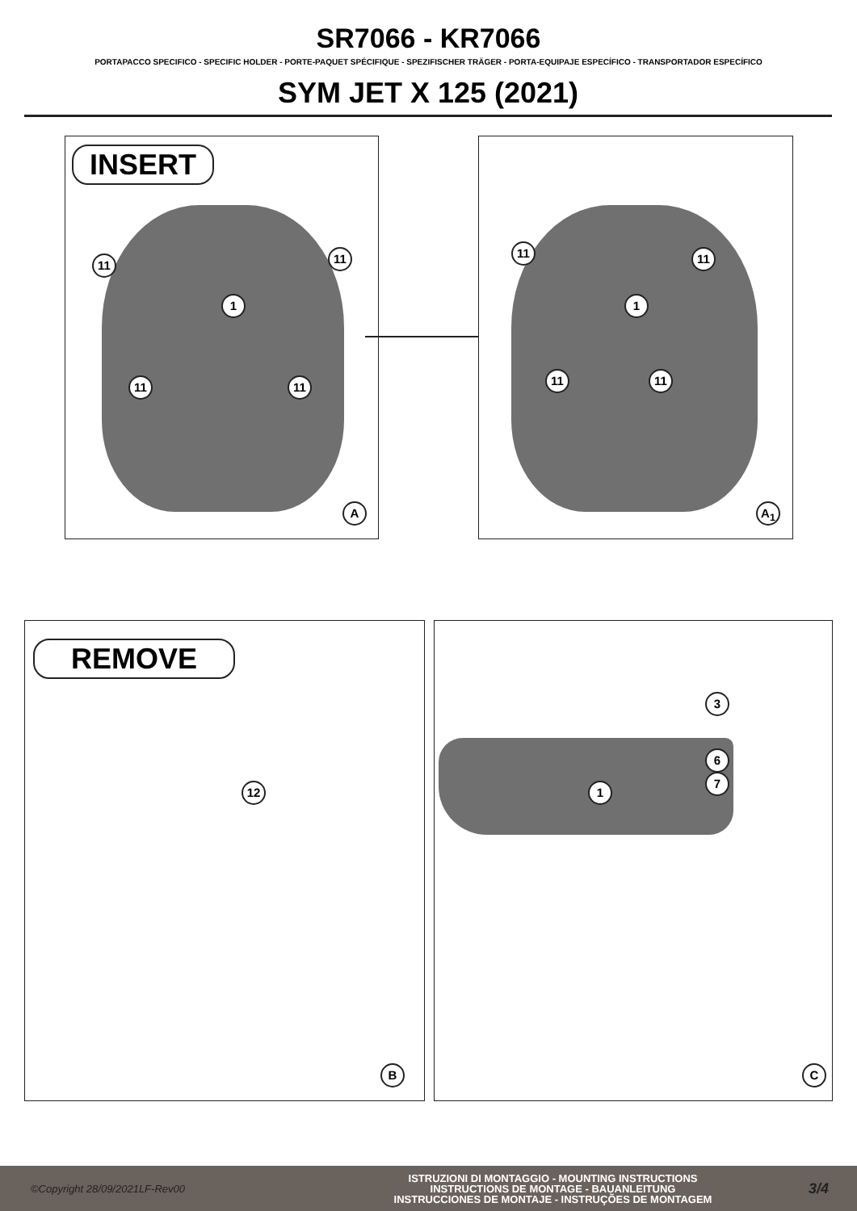SR7066 - KR7066
PORTAPACCO SPECIFICO - SPECIFIC HOLDER - PORTE-PAQUET SPÉCIFIQUE - SPEZIFISCHER TRÄGER - PORTA-EQUIPAJE ESPECÍFICO - TRANSPORTADOR ESPECÍFICO
SYM JET X 125 (2021)
INSERT
11 11
1
11 11
A
11 11
1
11 11
A<sub>1</sub>
REMOVE
12
B
3
6
7
1
C
©Copyright 28/09/2021LF-Rev00
ISTRUZIONI DI MONTAGGIO - MOUNTING INSTRUCTIONS
INSTRUCTIONS DE MONTAGE - BAUANLEITUNG
INSTRUCCIONES DE MONTAJE - INSTRUÇÕES DE MONTAGEM
3/4